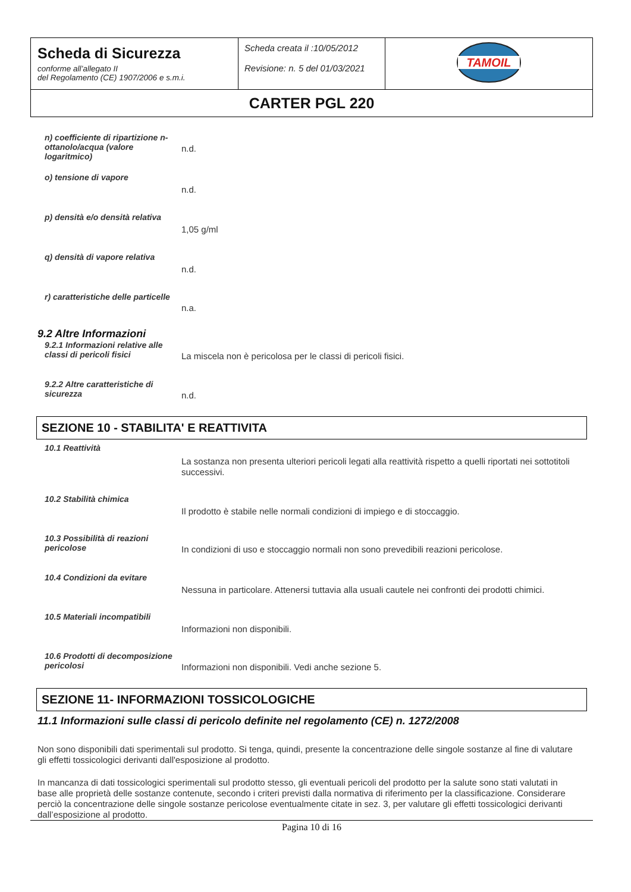| Scheda di Sicurezza conforme all’allegato II del Regolamento (CE) 1907/2006 e s.m.i. | Scheda creata il :10/05/2012 Revisione: n. 5 del 01/03/2021 | TAMOIL |
| CARTER PGL 220 | | |
n) coefficiente di ripartizione n-ottanolo/acqua (valore logaritmico)
n.d.
o) tensione di vapore
n.d.
p) densità e/o densità relativa
1,05 g/ml
q) densità di vapore relativa
n.d.
r) caratteristiche delle particelle
n.a.
9.2 Altre Informazioni
9.2.1 Informazioni relative alle classi di pericoli fisici
La miscela non è pericolosa per le classi di pericoli fisici.
9.2.2 Altre caratteristiche di sicurezza
n.d.
SEZIONE 10 - STABILITA' E REATTIVITA
10.1 Reattività
La sostanza non presenta ulteriori pericoli legati alla reattività rispetto a quelli riportati nei sottotitoli successivi.
10.2 Stabilità chimica
Il prodotto è stabile nelle normali condizioni di impiego e di stoccaggio.
10.3 Possibilità di reazioni pericolose
In condizioni di uso e stoccaggio normali non sono prevedibili reazioni pericolose.
10.4 Condizioni da evitare
Nessuna in particolare. Attenersi tuttavia alla usuali cautele nei confronti dei prodotti chimici.
10.5 Materiali incompatibili
Informazioni non disponibili.
10.6 Prodotti di decomposizione pericolosi
Informazioni non disponibili. Vedi anche sezione 5.
SEZIONE 11- INFORMAZIONI TOSSICOLOGICHE
11.1 Informazioni sulle classi di pericolo definite nel regolamento (CE) n. 1272/2008
Non sono disponibili dati sperimentali sul prodotto. Si tenga, quindi, presente la concentrazione delle singole sostanze al fine di valutare gli effetti tossicologici derivanti dall'esposizione al prodotto.
In mancanza di dati tossicologici sperimentali sul prodotto stesso, gli eventuali pericoli del prodotto per la salute sono stati valutati in base alle proprietà delle sostanze contenute, secondo i criteri previsti dalla normativa di riferimento per la classificazione. Considerare perciò la concentrazione delle singole sostanze pericolose eventualmente citate in sez. 3, per valutare gli effetti tossicologici derivanti dall’esposizione al prodotto.
Pagina 10 di 16